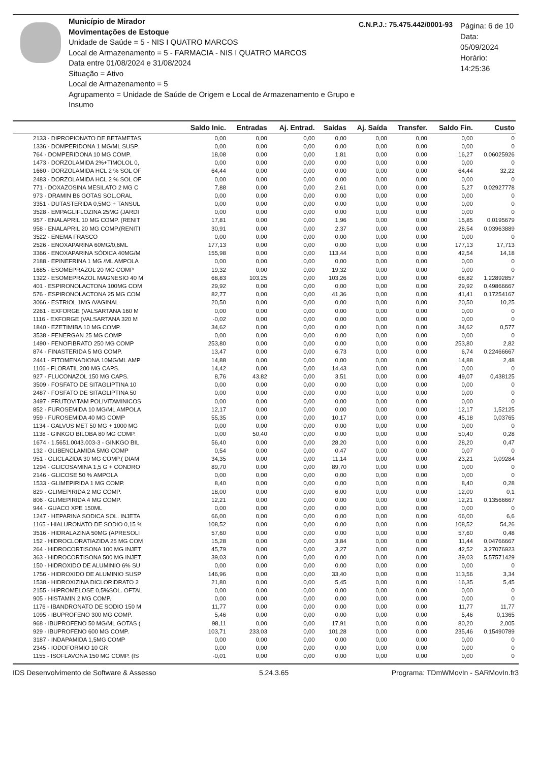Município de Mirador
Movimentações de Estoque
Unidade de Saúde = 5 - NIS I QUATRO MARCOS
Local de Armazenamento = 5 - FARMACIA - NIS I QUATRO MARCOS
Data entre 01/08/2024 e 31/08/2024
Situação = Ativo
Local de Armazenamento = 5
Agrupamento = Unidade de Saúde de Origem e Local de Armazenamento e Grupo e Insumo
C.N.P.J.: 75.475.442/0001-93
Página: 6 de 10
Data: 05/09/2024
Horário: 14:25:36
| | Saldo Inic. | Entradas | Aj. Entrad. | Saídas | Aj. Saída | Transfer. | Saldo Fin. | Custo |
| --- | --- | --- | --- | --- | --- | --- | --- | --- |
| 2133 - DIPROPIONATO DE BETAMETAS | 0,00 | 0,00 | 0,00 | 0,00 | 0,00 | 0,00 | 0,00 | 0 |
| 1336 - DOMPERIDONA 1 MG/ML SUSP. | 0,00 | 0,00 | 0,00 | 0,00 | 0,00 | 0,00 | 0,00 | 0 |
| 764 - DOMPERIDONA 10 MG COMP. | 18,08 | 0,00 | 0,00 | 1,81 | 0,00 | 0,00 | 16,27 | 0,06025926 |
| 1473 - DORZOLAMIDA 2%+TIMOLOL 0, | 0,00 | 0,00 | 0,00 | 0,00 | 0,00 | 0,00 | 0,00 | 0 |
| 1660 - DORZOLAMIDA HCL 2 % SOL OF | 64,44 | 0,00 | 0,00 | 0,00 | 0,00 | 0,00 | 64,44 | 32,22 |
| 2483 - DORZOLAMIDA HCL 2 % SOL OF | 0,00 | 0,00 | 0,00 | 0,00 | 0,00 | 0,00 | 0,00 | 0 |
| 771 - DOXAZOSINA MESILATO 2 MG C | 7,88 | 0,00 | 0,00 | 2,61 | 0,00 | 0,00 | 5,27 | 0,02927778 |
| 973 - DRAMIN B6 GOTAS SOL.ORAL | 0,00 | 0,00 | 0,00 | 0,00 | 0,00 | 0,00 | 0,00 | 0 |
| 3351 - DUTASTERIDA 0,5MG + TANSUL | 0,00 | 0,00 | 0,00 | 0,00 | 0,00 | 0,00 | 0,00 | 0 |
| 3528 - EMPAGLIFLOZINA 25MG (JARDI | 0,00 | 0,00 | 0,00 | 0,00 | 0,00 | 0,00 | 0,00 | 0 |
| 957 - ENALAPRIL 10 MG COMP. (RENIT | 17,81 | 0,00 | 0,00 | 1,96 | 0,00 | 0,00 | 15,85 | 0,0195679 |
| 958 - ENALAPRIL 20 MG COMP.(RENITI | 30,91 | 0,00 | 0,00 | 2,37 | 0,00 | 0,00 | 28,54 | 0,03963889 |
| 3522 - ENEMA FRASCO | 0,00 | 0,00 | 0,00 | 0,00 | 0,00 | 0,00 | 0,00 | 0 |
| 2526 - ENOXAPARINA 60MG/0,6ML | 177,13 | 0,00 | 0,00 | 0,00 | 0,00 | 0,00 | 177,13 | 17,713 |
| 3366 - ENOXAPARINA SÓDICA 40MG/M | 155,98 | 0,00 | 0,00 | 113,44 | 0,00 | 0,00 | 42,54 | 14,18 |
| 2188 - EPINEFRINA 1 MG /ML AMPOLA | 0,00 | 0,00 | 0,00 | 0,00 | 0,00 | 0,00 | 0,00 | 0 |
| 1685 - ESOMEPRAZOL 20 MG COMP | 19,32 | 0,00 | 0,00 | 19,32 | 0,00 | 0,00 | 0,00 | 0 |
| 1322 - ESOMEPRAZOL MAGNESIO 40 M | 68,83 | 103,25 | 0,00 | 103,26 | 0,00 | 0,00 | 68,82 | 1,22892857 |
| 401 - ESPIRONOLACTONA 100MG COM | 29,92 | 0,00 | 0,00 | 0,00 | 0,00 | 0,00 | 29,92 | 0,49866667 |
| 576 - ESPIRONOLACTONA 25 MG COM | 82,77 | 0,00 | 0,00 | 41,36 | 0,00 | 0,00 | 41,41 | 0,17254167 |
| 3066 - ESTRIOL 1MG /VAGINAL | 20,50 | 0,00 | 0,00 | 0,00 | 0,00 | 0,00 | 20,50 | 10,25 |
| 2261 - EXFORGE (VALSARTANA 160 M | 0,00 | 0,00 | 0,00 | 0,00 | 0,00 | 0,00 | 0,00 | 0 |
| 1116 - EXFORGE (VALSARTANA 320 M | -0,02 | 0,00 | 0,00 | 0,00 | 0,00 | 0,00 | 0,00 | 0 |
| 1840 - EZETIMIBA 10 MG COMP. | 34,62 | 0,00 | 0,00 | 0,00 | 0,00 | 0,00 | 34,62 | 0,577 |
| 3538 - FENERGAN 25 MG COMP | 0,00 | 0,00 | 0,00 | 0,00 | 0,00 | 0,00 | 0,00 | 0 |
| 1490 - FENOFIBRATO 250 MG COMP | 253,80 | 0,00 | 0,00 | 0,00 | 0,00 | 0,00 | 253,80 | 2,82 |
| 874 - FINASTERIDA 5 MG COMP. | 13,47 | 0,00 | 0,00 | 6,73 | 0,00 | 0,00 | 6,74 | 0,22466667 |
| 2441 - FITOMENADIONA 10MG/ML AMP | 14,88 | 0,00 | 0,00 | 0,00 | 0,00 | 0,00 | 14,88 | 2,48 |
| 1106 - FLORATIL 200 MG CAPS. | 14,42 | 0,00 | 0,00 | 14,43 | 0,00 | 0,00 | 0,00 | 0 |
| 927 - FLUCONAZOL 150 MG CAPS. | 8,76 | 43,82 | 0,00 | 3,51 | 0,00 | 0,00 | 49,07 | 0,438125 |
| 3509 - FOSFATO DE SITAGLIPTINA 10 | 0,00 | 0,00 | 0,00 | 0,00 | 0,00 | 0,00 | 0,00 | 0 |
| 2487 - FOSFATO DE SITAGLIPTINA 50 | 0,00 | 0,00 | 0,00 | 0,00 | 0,00 | 0,00 | 0,00 | 0 |
| 3497 - FRUTOVITAM POLIVITAMINICOS | 0,00 | 0,00 | 0,00 | 0,00 | 0,00 | 0,00 | 0,00 | 0 |
| 852 - FUROSEMIDA 10 MG/ML AMPOLA | 12,17 | 0,00 | 0,00 | 0,00 | 0,00 | 0,00 | 12,17 | 1,52125 |
| 959 - FUROSEMIDA 40 MG COMP | 55,35 | 0,00 | 0,00 | 10,17 | 0,00 | 0,00 | 45,18 | 0,03765 |
| 1134 - GALVUS MET 50 MG + 1000 MG | 0,00 | 0,00 | 0,00 | 0,00 | 0,00 | 0,00 | 0,00 | 0 |
| 1138 - GINKGO BILOBA 80 MG COMP. | 0,00 | 50,40 | 0,00 | 0,00 | 0,00 | 0,00 | 50,40 | 0,28 |
| 1674 - 1.5651.0043.003-3 - GINKGO BIL | 56,40 | 0,00 | 0,00 | 28,20 | 0,00 | 0,00 | 28,20 | 0,47 |
| 132 - GLIBENCLAMIDA 5MG COMP | 0,54 | 0,00 | 0,00 | 0,47 | 0,00 | 0,00 | 0,07 | 0 |
| 951 - GLICLAZIDA 30 MG COMP.( DIAM | 34,35 | 0,00 | 0,00 | 11,14 | 0,00 | 0,00 | 23,21 | 0,09284 |
| 1294 - GLICOSAMINA 1,5 G + CONDRO | 89,70 | 0,00 | 0,00 | 89,70 | 0,00 | 0,00 | 0,00 | 0 |
| 2146 - GLICOSE 50 % AMPOLA | 0,00 | 0,00 | 0,00 | 0,00 | 0,00 | 0,00 | 0,00 | 0 |
| 1533 - GLIMEPIRIDA 1 MG COMP. | 8,40 | 0,00 | 0,00 | 0,00 | 0,00 | 0,00 | 8,40 | 0,28 |
| 829 - GLIMEPIRIDA 2 MG COMP. | 18,00 | 0,00 | 0,00 | 6,00 | 0,00 | 0,00 | 12,00 | 0,1 |
| 806 - GLIMEPIRIDA 4 MG COMP. | 12,21 | 0,00 | 0,00 | 0,00 | 0,00 | 0,00 | 12,21 | 0,13566667 |
| 944 - GUACO XPE 150ML | 0,00 | 0,00 | 0,00 | 0,00 | 0,00 | 0,00 | 0,00 | 0 |
| 1247 - HEPARINA SODICA SOL. INJETA | 66,00 | 0,00 | 0,00 | 0,00 | 0,00 | 0,00 | 66,00 | 6,6 |
| 1165 - HIALURONATO DE SODIO 0,15 % | 108,52 | 0,00 | 0,00 | 0,00 | 0,00 | 0,00 | 108,52 | 54,26 |
| 3516 - HIDRALAZINA 50MG (APRESOLI | 57,60 | 0,00 | 0,00 | 0,00 | 0,00 | 0,00 | 57,60 | 0,48 |
| 152 - HIDROCLORATIAZIDA 25 MG COM | 15,28 | 0,00 | 0,00 | 3,84 | 0,00 | 0,00 | 11,44 | 0,04766667 |
| 264 - HIDROCORTISONA 100 MG INJET | 45,79 | 0,00 | 0,00 | 3,27 | 0,00 | 0,00 | 42,52 | 3,27076923 |
| 363 - HIDROCORTISONA 500 MG INJET | 39,03 | 0,00 | 0,00 | 0,00 | 0,00 | 0,00 | 39,03 | 5,57571429 |
| 150 - HIDROXIDO DE ALUMINIO 6% SU | 0,00 | 0,00 | 0,00 | 0,00 | 0,00 | 0,00 | 0,00 | 0 |
| 1756 - HIDROXIDO DE ALUMINIO SUSP | 146,96 | 0,00 | 0,00 | 33,40 | 0,00 | 0,00 | 113,56 | 3,34 |
| 1538 - HIDROXIZINA DICLORIDRATO 2 | 21,80 | 0,00 | 0,00 | 5,45 | 0,00 | 0,00 | 16,35 | 5,45 |
| 2155 - HIPROMELOSE 0,5%SOL. OFTAL | 0,00 | 0,00 | 0,00 | 0,00 | 0,00 | 0,00 | 0,00 | 0 |
| 905 - HISTAMIN 2 MG COMP. | 0,00 | 0,00 | 0,00 | 0,00 | 0,00 | 0,00 | 0,00 | 0 |
| 1176 - IBANDRONATO DE SODIO 150 M | 11,77 | 0,00 | 0,00 | 0,00 | 0,00 | 0,00 | 11,77 | 11,77 |
| 1095 - IBUPROFENO 300 MG COMP. | 5,46 | 0,00 | 0,00 | 0,00 | 0,00 | 0,00 | 5,46 | 0,1365 |
| 968 - IBUPROFENO 50 MG/ML GOTAS ( | 98,11 | 0,00 | 0,00 | 17,91 | 0,00 | 0,00 | 80,20 | 2,005 |
| 929 - IBUPROFENO 600 MG COMP. | 103,71 | 233,03 | 0,00 | 101,28 | 0,00 | 0,00 | 235,46 | 0,15490789 |
| 3187 - INDAPAMIDA 1,5MG COMP | 0,00 | 0,00 | 0,00 | 0,00 | 0,00 | 0,00 | 0,00 | 0 |
| 2345 - IODOFORMIO 10 GR | 0,00 | 0,00 | 0,00 | 0,00 | 0,00 | 0,00 | 0,00 | 0 |
| 1155 - ISOFLAVONA 150 MG COMP. (IS | -0,01 | 0,00 | 0,00 | 0,00 | 0,00 | 0,00 | 0,00 | 0 |
IDS Desenvolvimento de Software & Assesso 5.24.3.65 Programa: TDmWMovIn - SARMovIn.fr3